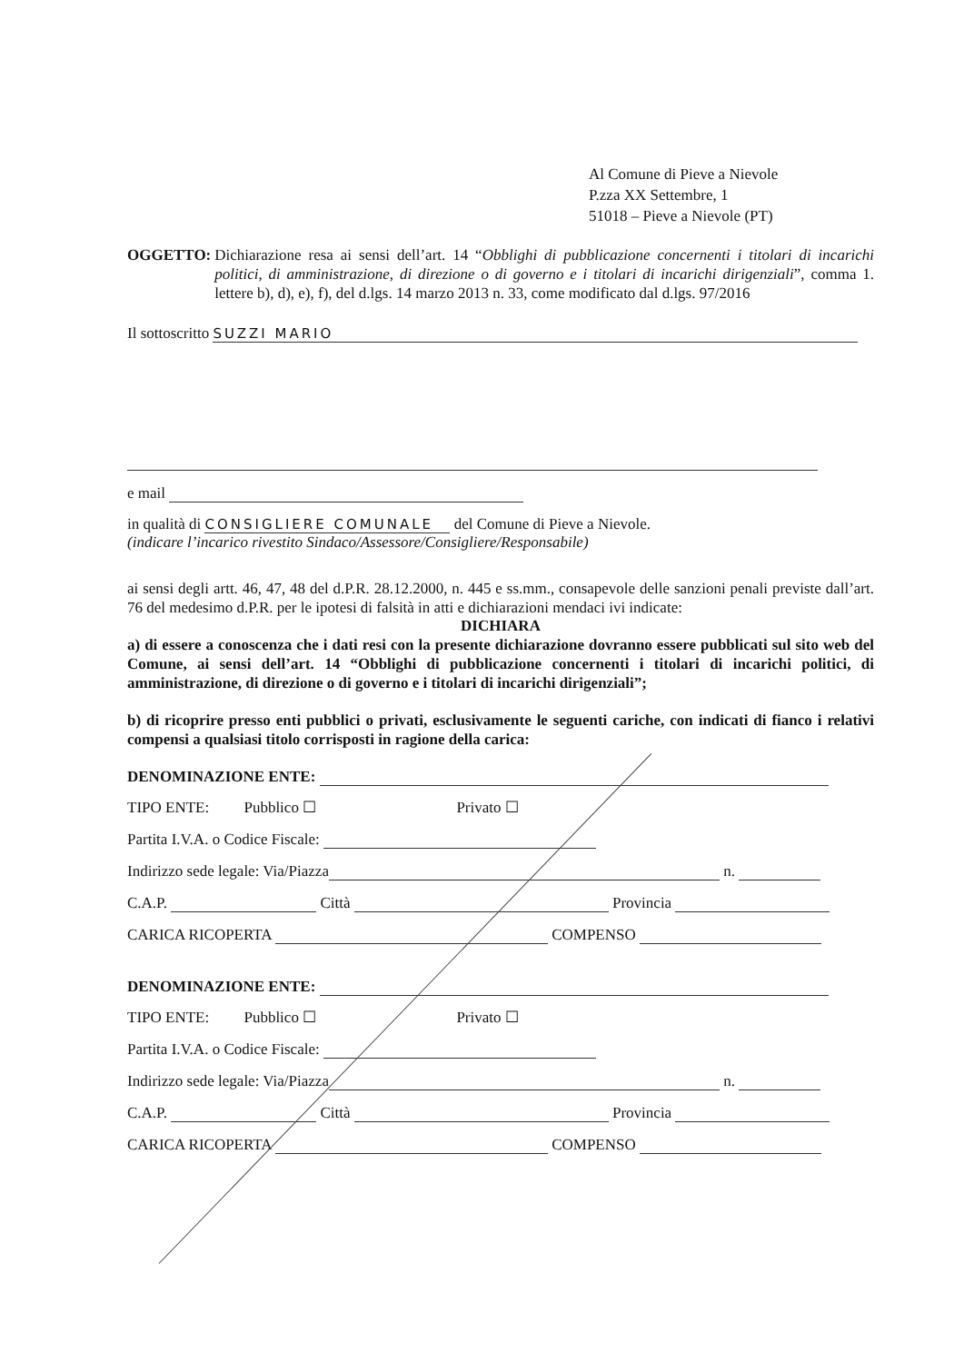Al Comune di Pieve a Nievole
P.zza XX Settembre, 1
51018 – Pieve a Nievole (PT)
OGGETTO: Dichiarazione resa ai sensi dell’art. 14 “Obblighi di pubblicazione concernenti i titolari di incarichi politici, di amministrazione, di direzione o di governo e i titolari di incarichi dirigenziali”, comma 1. lettere b), d), e), f), del d.lgs. 14 marzo 2013 n. 33, come modificato dal d.lgs. 97/2016
Il sottoscritto SUZZI MARIO
e mail
in qualità di CONSIGLIERE COMUNALE del Comune di Pieve a Nievole.
(indicare l’incarico rivestito Sindaco/Assessore/Consigliere/Responsabile)
ai sensi degli artt. 46, 47, 48 del d.P.R. 28.12.2000, n. 445 e ss.mm., consapevole delle sanzioni penali previste dall’art. 76 del medesimo d.P.R. per le ipotesi di falsità in atti e dichiarazioni mendaci ivi indicate:
DICHIARA
a) di essere a conoscenza che i dati resi con la presente dichiarazione dovranno essere pubblicati sul sito web del Comune, ai sensi dell’art. 14 “Obblighi di pubblicazione concernenti i titolari di incarichi politici, di amministrazione, di direzione o di governo e i titolari di incarichi dirigenziali”;
b) di ricoprire presso enti pubblici o privati, esclusivamente le seguenti cariche, con indicati di fianco i relativi compensi a qualsiasi titolo corrisposti in ragione della carica:
DENOMINAZIONE ENTE:
TIPO ENTE: Pubblico ☐ Privato ☐
Partita I.V.A. o Codice Fiscale:
Indirizzo sede legale: Via/Piazza n.
C.A.P. Città Provincia
CARICA RICOPERTA COMPENSO
DENOMINAZIONE ENTE:
TIPO ENTE: Pubblico ☐ Privato ☐
Partita I.V.A. o Codice Fiscale:
Indirizzo sede legale: Via/Piazza n.
C.A.P. Città Provincia
CARICA RICOPERTA COMPENSO